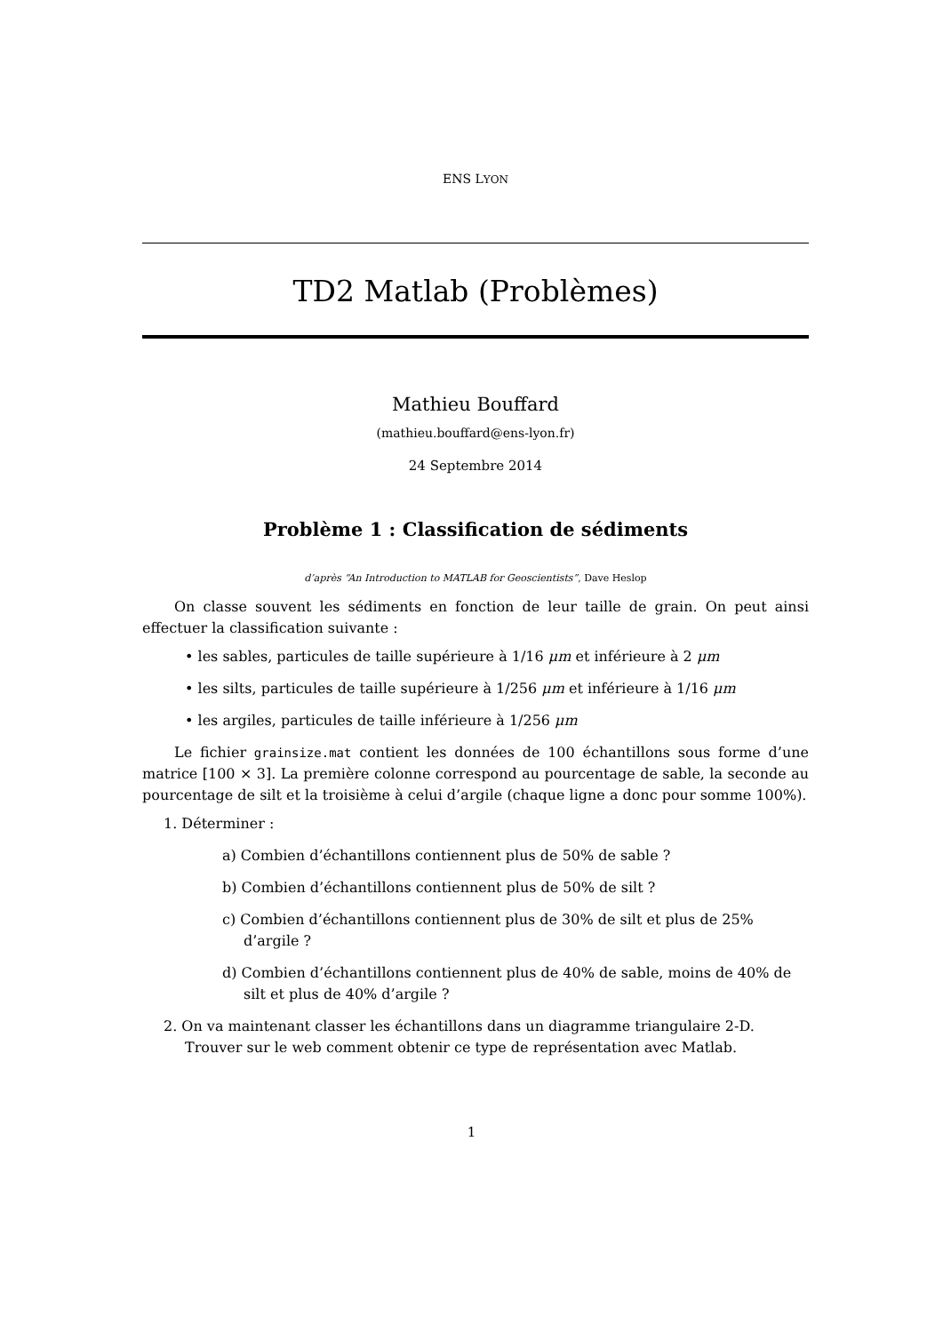ENS LYON
TD2 Matlab (Problèmes)
Mathieu Bouffard
(mathieu.bouffard@ens-lyon.fr)
24 Septembre 2014
Problème 1 : Classification de sédiments
d’après “An Introduction to MATLAB for Geoscientists”, Dave Heslop
On classe souvent les sédiments en fonction de leur taille de grain. On peut ainsi effectuer la classification suivante :
• les sables, particules de taille supérieure à 1/16 μm et inférieure à 2 μm
• les silts, particules de taille supérieure à 1/256 μm et inférieure à 1/16 μm
• les argiles, particules de taille inférieure à 1/256 μm
Le fichier grainsize.mat contient les données de 100 échantillons sous forme d’une matrice [100 × 3]. La première colonne correspond au pourcentage de sable, la seconde au pourcentage de silt et la troisième à celui d’argile (chaque ligne a donc pour somme 100%).
1. Déterminer :
a) Combien d’échantillons contiennent plus de 50% de sable ?
b) Combien d’échantillons contiennent plus de 50% de silt ?
c) Combien d’échantillons contiennent plus de 30% de silt et plus de 25% d’argile ?
d) Combien d’échantillons contiennent plus de 40% de sable, moins de 40% de silt et plus de 40% d’argile ?
2. On va maintenant classer les échantillons dans un diagramme triangulaire 2-D. Trouver sur le web comment obtenir ce type de représentation avec Matlab.
1